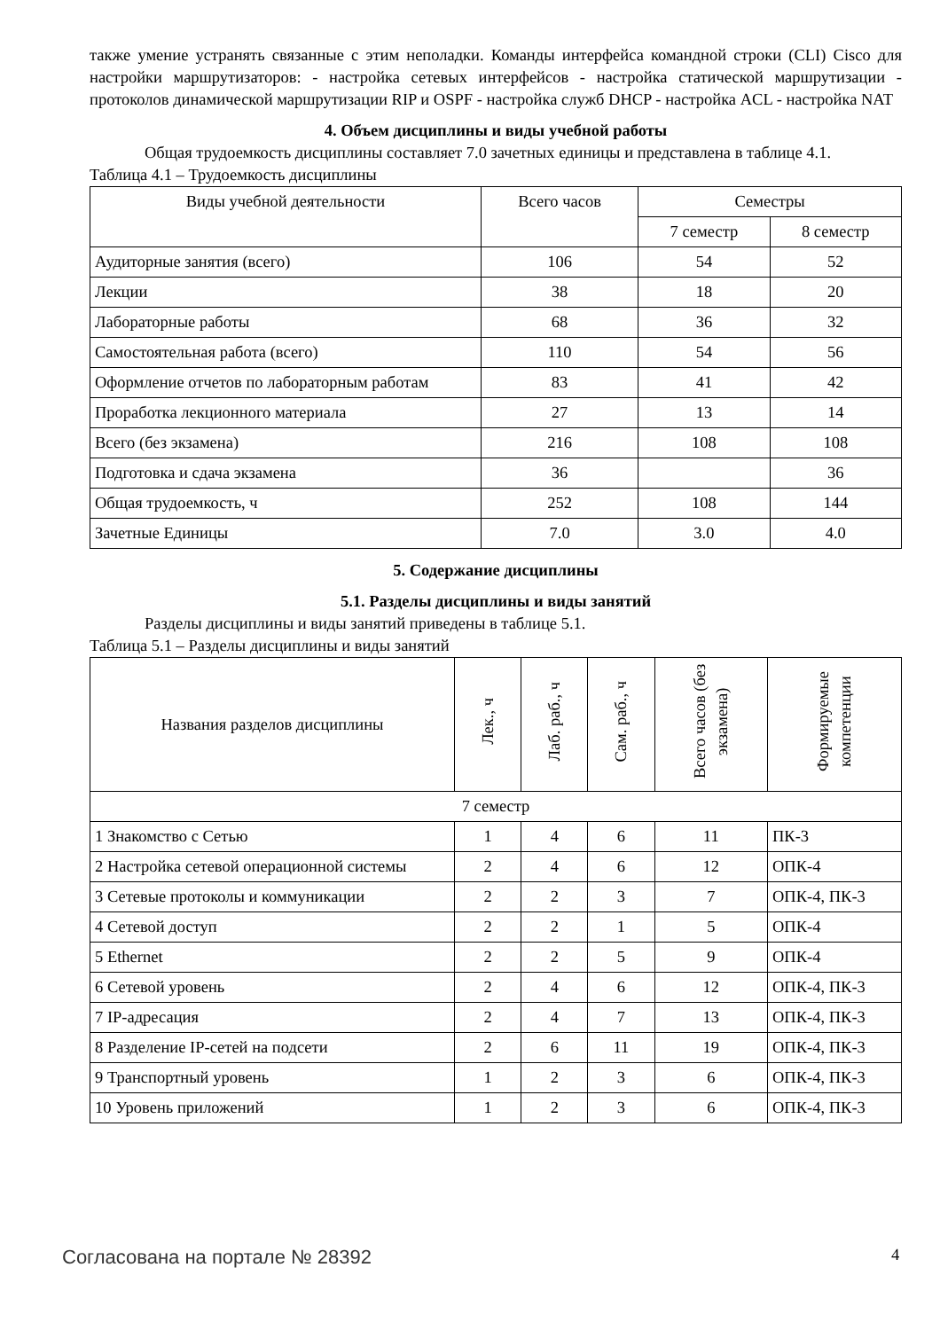также умение устранять связанные с этим неполадки. Команды интерфейса командной строки (CLI) Cisco для настройки маршрутизаторов: - настройка сетевых интерфейсов - настройка статической маршрутизации - протоколов динамической маршрутизации RIP и OSPF - настройка служб DHCP - настройка ACL - настройка NAT
4. Объем дисциплины и виды учебной работы
Общая трудоемкость дисциплины составляет 7.0 зачетных единицы и представлена в таблице 4.1.
Таблица 4.1 – Трудоемкость дисциплины
| Виды учебной деятельности | Всего часов | Семестры | |
| --- | --- | --- | --- |
| | | 7 семестр | 8 семестр |
| Аудиторные занятия (всего) | 106 | 54 | 52 |
| Лекции | 38 | 18 | 20 |
| Лабораторные работы | 68 | 36 | 32 |
| Самостоятельная работа (всего) | 110 | 54 | 56 |
| Оформление отчетов по лабораторным работам | 83 | 41 | 42 |
| Проработка лекционного материала | 27 | 13 | 14 |
| Всего (без экзамена) | 216 | 108 | 108 |
| Подготовка и сдача экзамена | 36 | | 36 |
| Общая трудоемкость, ч | 252 | 108 | 144 |
| Зачетные Единицы | 7.0 | 3.0 | 4.0 |
5. Содержание дисциплины
5.1. Разделы дисциплины и виды занятий
Разделы дисциплины и виды занятий приведены в таблице 5.1.
Таблица 5.1 – Разделы дисциплины и виды занятий
| Названия разделов дисциплины | Лек., ч | Лаб. раб., ч | Сам. раб., ч | Всего часов (без экзамена) | Формируемые компетенции |
| --- | --- | --- | --- | --- | --- |
| 7 семестр | | | | | |
| 1 Знакомство с Сетью | 1 | 4 | 6 | 11 | ПК-3 |
| 2 Настройка сетевой операционной системы | 2 | 4 | 6 | 12 | ОПК-4 |
| 3 Сетевые протоколы и коммуникации | 2 | 2 | 3 | 7 | ОПК-4, ПК-3 |
| 4 Сетевой доступ | 2 | 2 | 1 | 5 | ОПК-4 |
| 5 Ethernet | 2 | 2 | 5 | 9 | ОПК-4 |
| 6 Сетевой уровень | 2 | 4 | 6 | 12 | ОПК-4, ПК-3 |
| 7 IP-адресация | 2 | 4 | 7 | 13 | ОПК-4, ПК-3 |
| 8 Разделение IP-сетей на подсети | 2 | 6 | 11 | 19 | ОПК-4, ПК-3 |
| 9 Транспортный уровень | 1 | 2 | 3 | 6 | ОПК-4, ПК-3 |
| 10 Уровень приложений | 1 | 2 | 3 | 6 | ОПК-4, ПК-3 |
Согласована на портале № 28392 4